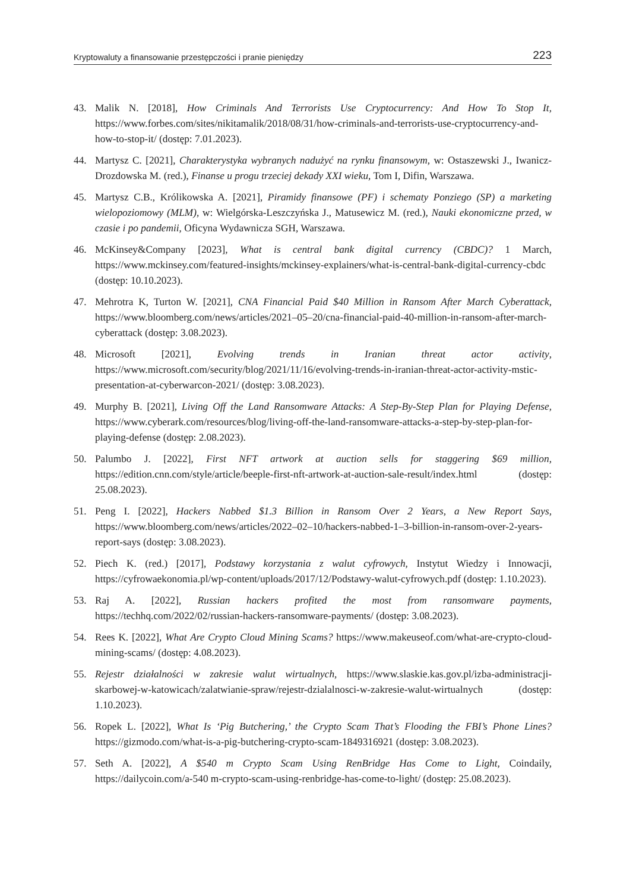Kryptowaluty a finansowanie przestępczości i pranie pieniędzy 223
43. Malik N. [2018], How Criminals And Terrorists Use Cryptocurrency: And How To Stop It, https://www.forbes.com/sites/nikitamalik/2018/08/31/how-criminals-and-terrorists-use-cryptocurrency-and-how-to-stop-it/ (dostęp: 7.01.2023).
44. Martysz C. [2021], Charakterystyka wybranych nadużyć na rynku finansowym, w: Ostaszewski J., Iwanicz-Drozdowska M. (red.), Finanse u progu trzeciej dekady XXI wieku, Tom I, Difin, Warszawa.
45. Martysz C.B., Królikowska A. [2021], Piramidy finansowe (PF) i schematy Ponziego (SP) a marketing wielopoziomowy (MLM), w: Wielgórska-Leszczyńska J., Matusewicz M. (red.), Nauki ekonomiczne przed, w czasie i po pandemii, Oficyna Wydawnicza SGH, Warszawa.
46. McKinsey&Company [2023], What is central bank digital currency (CBDC)? 1 March, https://www.mckinsey.com/featured-insights/mckinsey-explainers/what-is-central-bank-digital-currency-cbdc (dostęp: 10.10.2023).
47. Mehrotra K, Turton W. [2021], CNA Financial Paid $40 Million in Ransom After March Cyberattack, https://www.bloomberg.com/news/articles/2021–05–20/cna-financial-paid-40-million-in-ransom-after-march-cyberattack (dostęp: 3.08.2023).
48. Microsoft [2021], Evolving trends in Iranian threat actor activity, https://www.microsoft.com/security/blog/2021/11/16/evolving-trends-in-iranian-threat-actor-activity-mstic-presentation-at-cyberwarcon-2021/ (dostęp: 3.08.2023).
49. Murphy B. [2021], Living Off the Land Ransomware Attacks: A Step-By-Step Plan for Playing Defense, https://www.cyberark.com/resources/blog/living-off-the-land-ransomware-attacks-a-step-by-step-plan-for-playing-defense (dostęp: 2.08.2023).
50. Palumbo J. [2022], First NFT artwork at auction sells for staggering $69 million, https://edition.cnn.com/style/article/beeple-first-nft-artwork-at-auction-sale-result/index.html (dostęp: 25.08.2023).
51. Peng I. [2022], Hackers Nabbed $1.3 Billion in Ransom Over 2 Years, a New Report Says, https://www.bloomberg.com/news/articles/2022–02–10/hackers-nabbed-1–3-billion-in-ransom-over-2-years-report-says (dostęp: 3.08.2023).
52. Piech K. (red.) [2017], Podstawy korzystania z walut cyfrowych, Instytut Wiedzy i Innowacji, https://cyfrowaekonomia.pl/wp-content/uploads/2017/12/Podstawy-walut-cyfrowych.pdf (dostęp: 1.10.2023).
53. Raj A. [2022], Russian hackers profited the most from ransomware payments, https://techhq.com/2022/02/russian-hackers-ransomware-payments/ (dostęp: 3.08.2023).
54. Rees K. [2022], What Are Crypto Cloud Mining Scams? https://www.makeuseof.com/what-are-crypto-cloud-mining-scams/ (dostęp: 4.08.2023).
55. Rejestr działalności w zakresie walut wirtualnych, https://www.slaskie.kas.gov.pl/izba-administracji-skarbowej-w-katowicach/zalatwianie-spraw/rejestr-dzialalnosci-w-zakresie-walut-wirtualnych (dostęp: 1.10.2023).
56. Ropek L. [2022], What Is ‘Pig Butchering,’ the Crypto Scam That’s Flooding the FBI’s Phone Lines? https://gizmodo.com/what-is-a-pig-butchering-crypto-scam-1849316921 (dostęp: 3.08.2023).
57. Seth A. [2022], A $540 m Crypto Scam Using RenBridge Has Come to Light, Coindaily, https://dailycoin.com/a-540 m-crypto-scam-using-renbridge-has-come-to-light/ (dostęp: 25.08.2023).